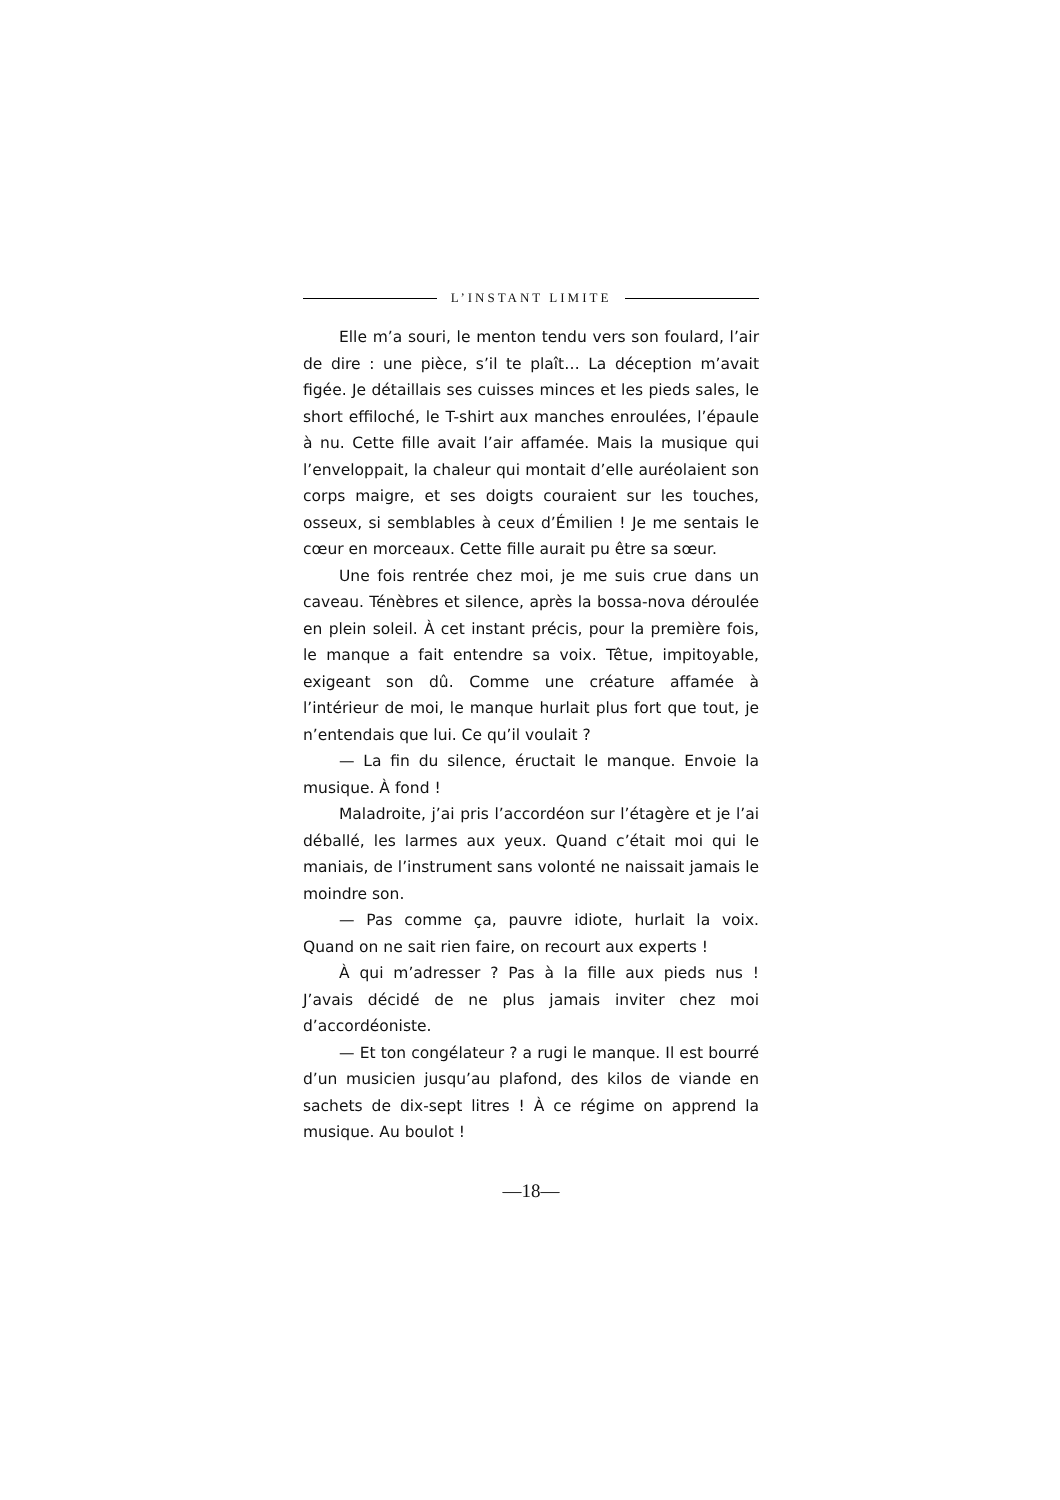L’INSTANT LIMITE
Elle m’a souri, le menton tendu vers son foulard, l’air de dire : une pièce, s’il te plaît… La déception m’avait figée. Je détaillais ses cuisses minces et les pieds sales, le short effiloché, le T-shirt aux manches enroulées, l’épaule à nu. Cette fille avait l’air affamée. Mais la musique qui l’enveloppait, la chaleur qui montait d’elle auréolaient son corps maigre, et ses doigts couraient sur les touches, osseux, si semblables à ceux d’Émilien ! Je me sentais le cœur en morceaux. Cette fille aurait pu être sa sœur.
Une fois rentrée chez moi, je me suis crue dans un caveau. Ténèbres et silence, après la bossa-nova déroulée en plein soleil. À cet instant précis, pour la première fois, le manque a fait entendre sa voix. Têtue, impitoyable, exigeant son dû. Comme une créature affamée à l’intérieur de moi, le manque hurlait plus fort que tout, je n’entendais que lui. Ce qu’il voulait ?
— La fin du silence, éructait le manque. Envoie la musique. À fond !
Maladroite, j’ai pris l’accordéon sur l’étagère et je l’ai déballé, les larmes aux yeux. Quand c’était moi qui le maniais, de l’instrument sans volonté ne naissait jamais le moindre son.
— Pas comme ça, pauvre idiote, hurlait la voix. Quand on ne sait rien faire, on recourt aux experts !
À qui m’adresser ? Pas à la fille aux pieds nus ! J’avais décidé de ne plus jamais inviter chez moi d’accordéoniste.
— Et ton congélateur ? a rugi le manque. Il est bourré d’un musicien jusqu’au plafond, des kilos de viande en sachets de dix-sept litres ! À ce régime on apprend la musique. Au boulot !
—18—